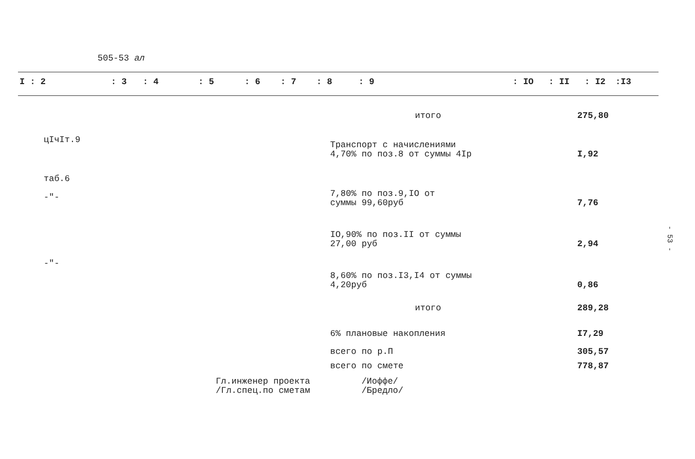505-53 ал
I : 2: 3: 4: 5: 6: 7: 8: 9: IO: II: I2:I3
| | итого | 275,80 |
| цIчIт.9 | Транспорт с начислениями 4,70% по поз.8 от суммы 4Iр | I,92 |
| таб.6 -"- | 7,80% по поз.9,IO от суммы 99,60руб | 7,76 |
| | IO,90% по поз.II от суммы 27,00 руб | 2,94 |
| -"- | 8,60% по поз.I3,I4 от суммы 4,20руб | 0,86 |
| | итого | 289,28 |
| | 6% плановые накопления | I7,29 |
| | всего по р.П | 305,57 |
| | всего по смете | 778,87 |
Гл.инженер проекта
/Гл.спец.по сметам
/Иоффе/
/Бредло/
- 53 -